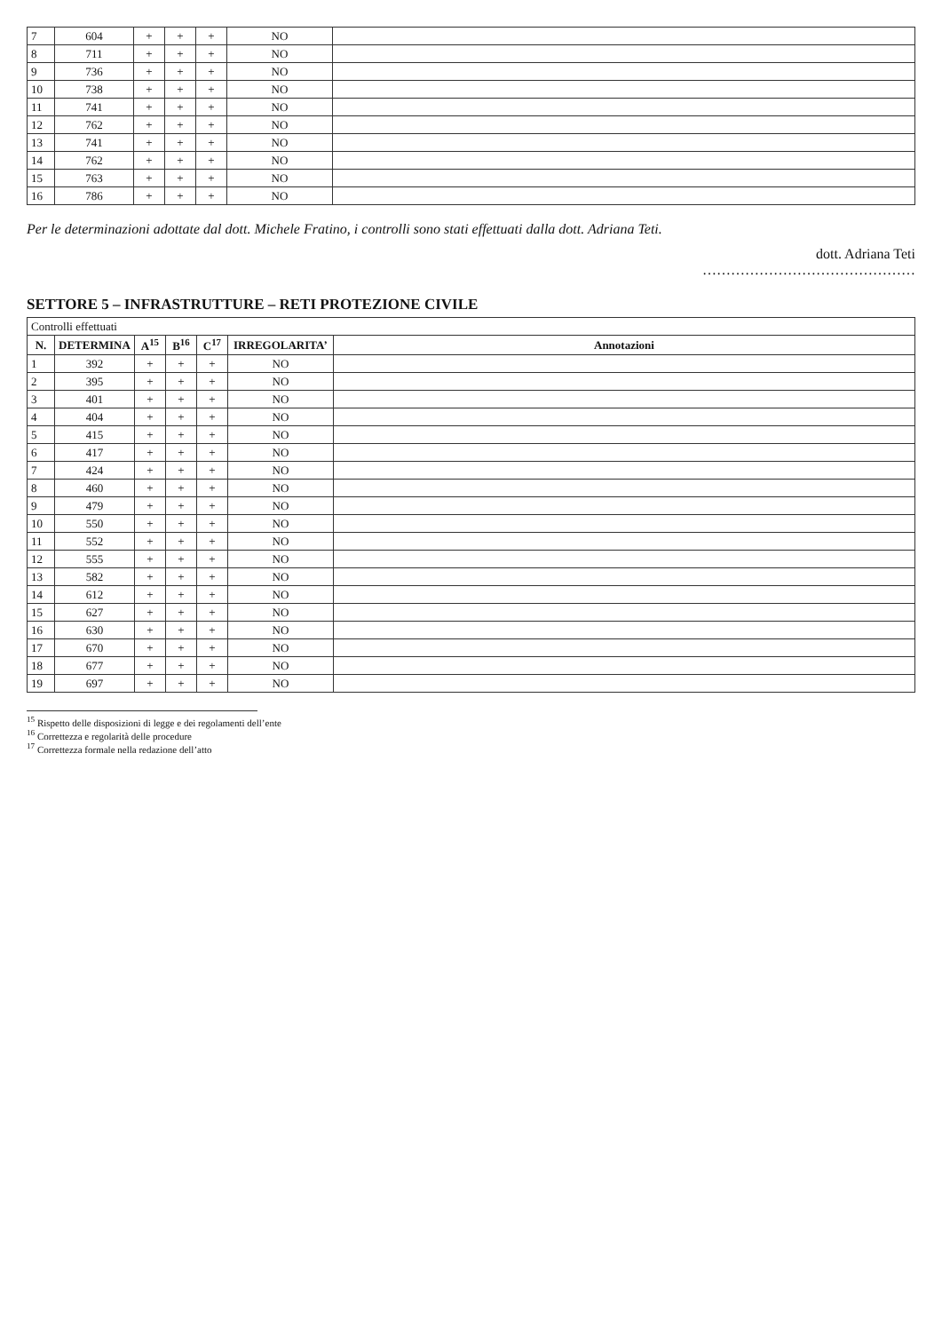| 7 | 604 | + | + | + | NO | |
| 8 | 711 | + | + | + | NO | |
| 9 | 736 | + | + | + | NO | |
| 10 | 738 | + | + | + | NO | |
| 11 | 741 | + | + | + | NO | |
| 12 | 762 | + | + | + | NO | |
| 13 | 741 | + | + | + | NO | |
| 14 | 762 | + | + | + | NO | |
| 15 | 763 | + | + | + | NO | |
| 16 | 786 | + | + | + | NO | |
Per le determinazioni adottate dal dott. Michele Fratino, i controlli sono stati effettuati dalla dott. Adriana Teti.
dott. Adriana Teti
………………………………………
SETTORE 5 – INFRASTRUTTURE – RETI PROTEZIONE CIVILE
| Controlli effettuati | | | | | | |
| --- | --- | --- | --- | --- | --- | --- |
| N. | DETERMINA | A<sup>15</sup> | B<sup>16</sup> | C<sup>17</sup> | IRREGOLARITA’ | Annotazioni |
| 1 | 392 | + | + | + | NO | |
| 2 | 395 | + | + | + | NO | |
| 3 | 401 | + | + | + | NO | |
| 4 | 404 | + | + | + | NO | |
| 5 | 415 | + | + | + | NO | |
| 6 | 417 | + | + | + | NO | |
| 7 | 424 | + | + | + | NO | |
| 8 | 460 | + | + | + | NO | |
| 9 | 479 | + | + | + | NO | |
| 10 | 550 | + | + | + | NO | |
| 11 | 552 | + | + | + | NO | |
| 12 | 555 | + | + | + | NO | |
| 13 | 582 | + | + | + | NO | |
| 14 | 612 | + | + | + | NO | |
| 15 | 627 | + | + | + | NO | |
| 16 | 630 | + | + | + | NO | |
| 17 | 670 | + | + | + | NO | |
| 18 | 677 | + | + | + | NO | |
| 19 | 697 | + | + | + | NO | |
<sup>15</sup> Rispetto delle disposizioni di legge e dei regolamenti dell’ente
<sup>16</sup> Correttezza e regolarità delle procedure
<sup>17</sup> Correttezza formale nella redazione dell’atto